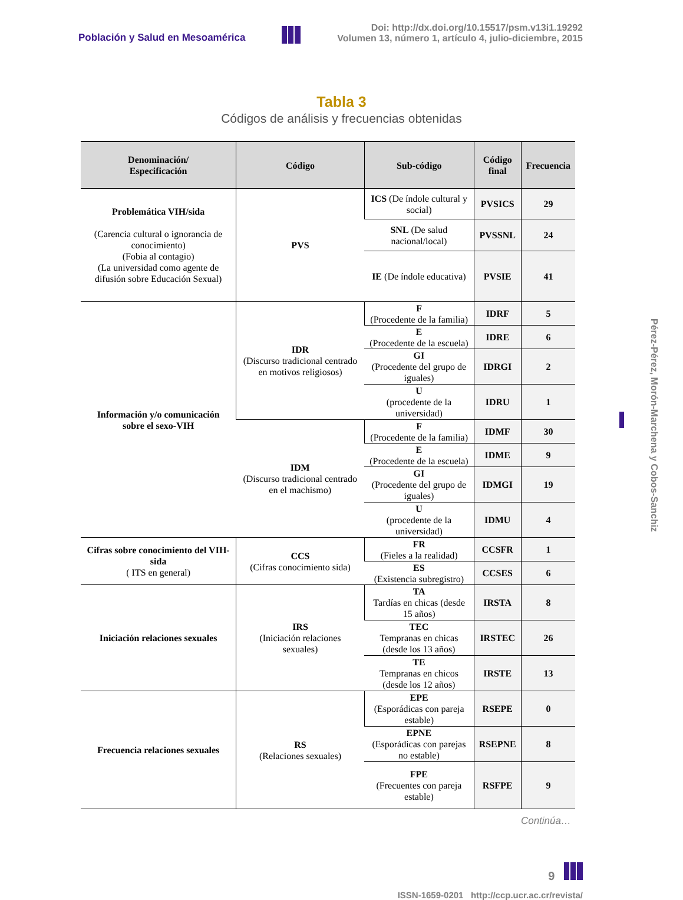Población y Salud en Mesoamérica Doi: http://dx.doi.org/10.15517/psm.v13i1.19292
Volumen 13, número 1, artículo 4, julio-diciembre, 2015
Tabla 3
Códigos de análisis y frecuencias obtenidas
| Denominación/ Especificación | Código | Sub-código | Código final | Frecuencia |
| --- | --- | --- | --- | --- |
| Problemática VIH/sida (Carencia cultural o ignorancia de conocimiento) (Fobia al contagio) (La universidad como agente de difusión sobre Educación Sexual) | PVS | ICS (De índole cultural y social) | PVSICS | 29 |
| | | SNL (De salud nacional/local) | PVSSNL | 24 |
| | | IE (De índole educativa) | PVSIE | 41 |
| Información y/o comunicación sobre el sexo-VIH | IDR (Discurso tradicional centrado en motivos religiosos) | F (Procedente de la familia) | IDRF | 5 |
| | | E (Procedente de la escuela) | IDRE | 6 |
| | | GI (Procedente del grupo de iguales) | IDRGI | 2 |
| | | U (procedente de la universidad) | IDRU | 1 |
| | IDM (Discurso tradicional centrado en el machismo) | F (Procedente de la familia) | IDMF | 30 |
| | | E (Procedente de la escuela) | IDME | 9 |
| | | GI (Procedente del grupo de iguales) | IDMGI | 19 |
| | | U (procedente de la universidad) | IDMU | 4 |
| Cifras sobre conocimiento del VIH-sida ( ITS en general) | CCS (Cifras conocimiento sida) | FR (Fieles a la realidad) | CCSFR | 1 |
| | | ES (Existencia subregistro) | CCSES | 6 |
| Iniciación relaciones sexuales | IRS (Iniciación relaciones sexuales) | TA Tardías en chicas (desde 15 años) | IRSTA | 8 |
| | | TEC Tempranas en chicas (desde los 13 años) | IRSTEC | 26 |
| | | TE Tempranas en chicos (desde los 12 años) | IRSTE | 13 |
| Frecuencia relaciones sexuales | RS (Relaciones sexuales) | EPE (Esporádicas con pareja estable) | RSEPE | 0 |
| | | EPNE (Esporádicas con parejas no estable) | RSEPNE | 8 |
| | | FPE (Frecuentes con pareja estable) | RSFPE | 9 |
Continúa…
9
ISSN-1659-0201 http://ccp.ucr.ac.cr/revista/
Pérez-Pérez, Morón-Marchena y Cobos-Sanchiz